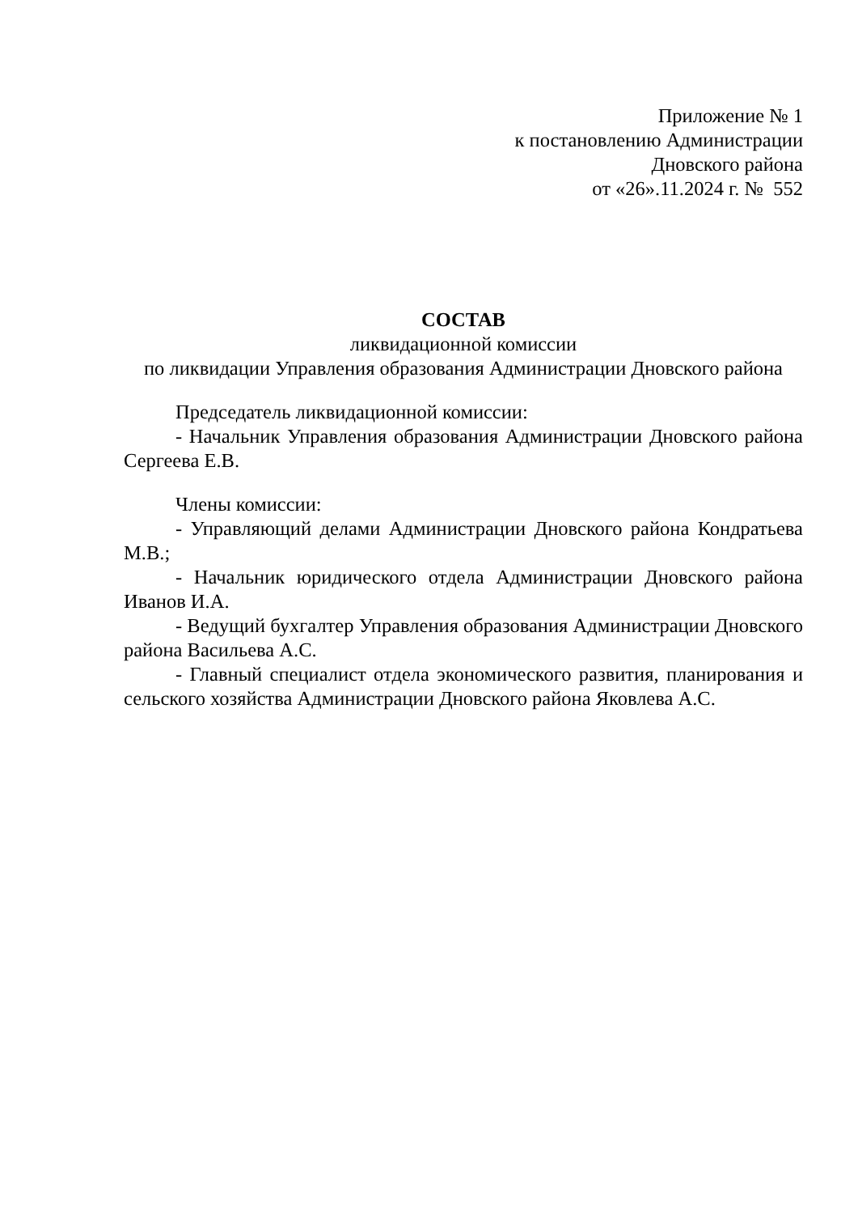Приложение № 1
к постановлению Администрации
Дновского района
от «26».11.2024 г. № 552
СОСТАВ
ликвидационной комиссии
по ликвидации Управления образования Администрации Дновского района
Председатель ликвидационной комиссии:
- Начальник Управления образования Администрации Дновского района Сергеева Е.В.
Члены комиссии:
- Управляющий делами Администрации Дновского района Кондратьева М.В.;
- Начальник юридического отдела Администрации Дновского района Иванов И.А.
- Ведущий бухгалтер Управления образования Администрации Дновского района Васильева А.С.
- Главный специалист отдела экономического развития, планирования и сельского хозяйства Администрации Дновского района Яковлева А.С.